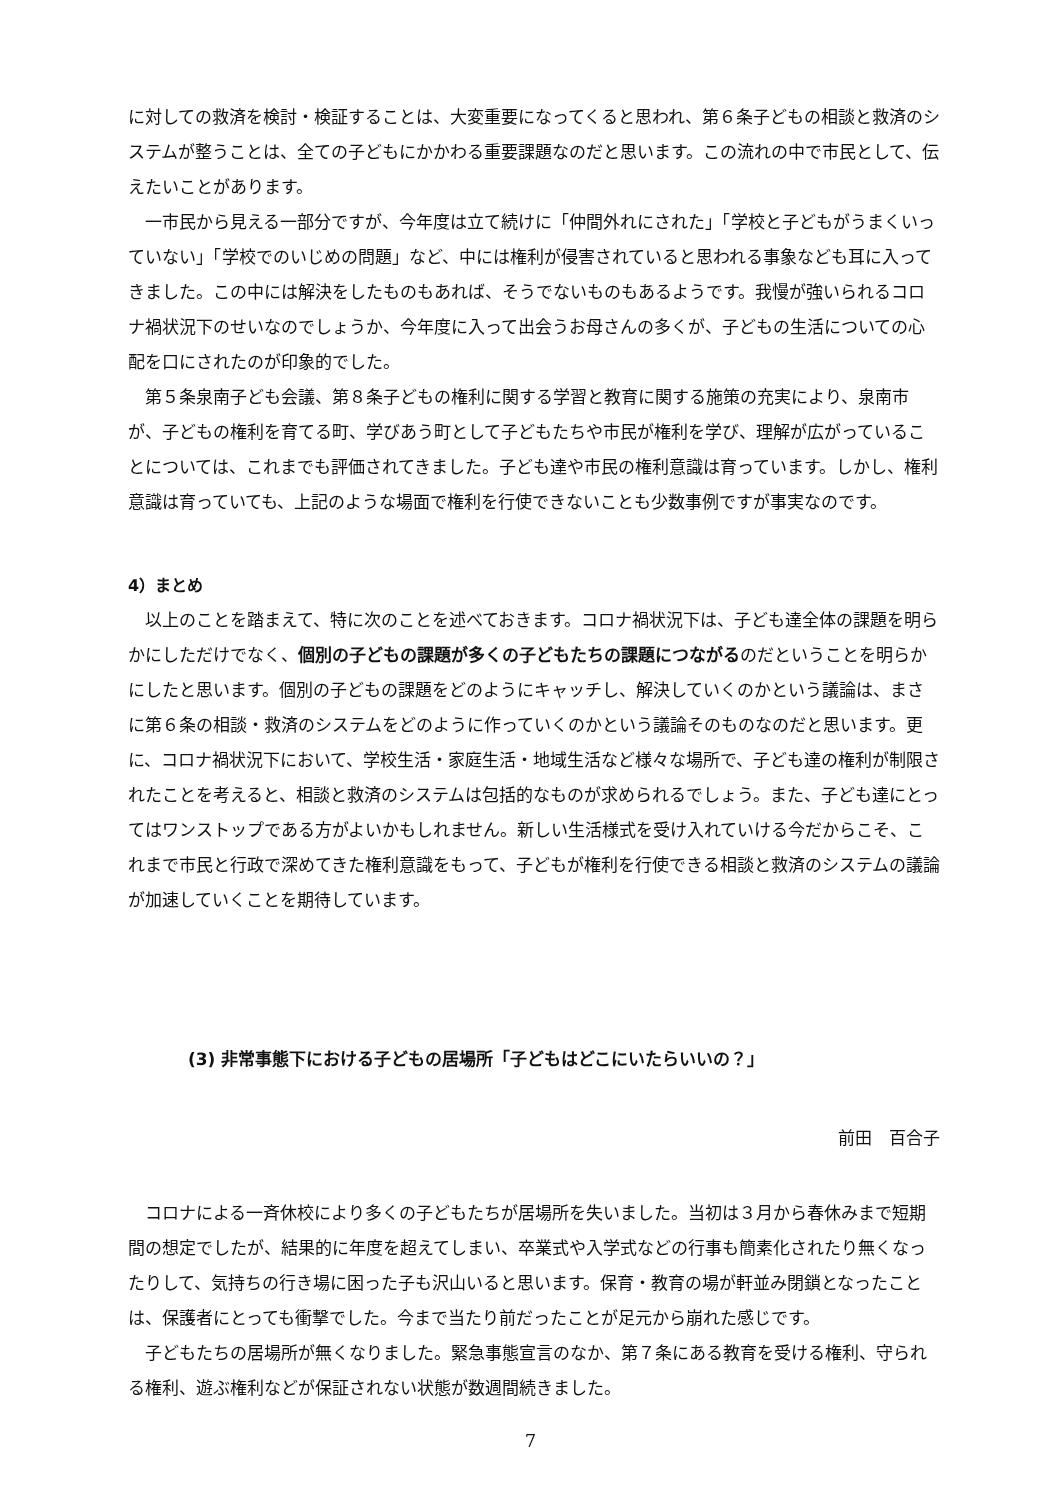に対しての救済を検討・検証することは、大変重要になってくると思われ、第６条子どもの相談と救済のシステムが整うことは、全ての子どもにかかわる重要課題なのだと思います。この流れの中で市民として、伝えたいことがあります。
一市民から見える一部分ですが、今年度は立て続けに「仲間外れにされた」「学校と子どもがうまくいっていない」「学校でのいじめの問題」など、中には権利が侵害されていると思われる事象なども耳に入ってきました。この中には解決をしたものもあれば、そうでないものもあるようです。我慢が強いられるコロナ禍状況下のせいなのでしょうか、今年度に入って出会うお母さんの多くが、子どもの生活についての心配を口にされたのが印象的でした。
第５条泉南子ども会議、第８条子どもの権利に関する学習と教育に関する施策の充実により、泉南市が、子どもの権利を育てる町、学びあう町として子どもたちや市民が権利を学び、理解が広がっていることについては、これまでも評価されてきました。子ども達や市民の権利意識は育っています。しかし、権利意識は育っていても、上記のような場面で権利を行使できないことも少数事例ですが事実なのです。
4）まとめ
以上のことを踏まえて、特に次のことを述べておきます。コロナ禍状況下は、子ども達全体の課題を明らかにしただけでなく、個別の子どもの課題が多くの子どもたちの課題につながるのだということを明らかにしたと思います。個別の子どもの課題をどのようにキャッチし、解決していくのかという議論は、まさに第６条の相談・救済のシステムをどのように作っていくのかという議論そのものなのだと思います。更に、コロナ禍状況下において、学校生活・家庭生活・地域生活など様々な場所で、子ども達の権利が制限されたことを考えると、相談と救済のシステムは包括的なものが求められるでしょう。また、子ども達にとってはワンストップである方がよいかもしれません。新しい生活様式を受け入れていける今だからこそ、これまで市民と行政で深めてきた権利意識をもって、子どもが権利を行使できる相談と救済のシステムの議論が加速していくことを期待しています。
(3) 非常事態下における子どもの居場所「子どもはどこにいたらいいの？」
前田　百合子
コロナによる一斉休校により多くの子どもたちが居場所を失いました。当初は３月から春休みまで短期間の想定でしたが、結果的に年度を超えてしまい、卒業式や入学式などの行事も簡素化されたり無くなったりして、気持ちの行き場に困った子も沢山いると思います。保育・教育の場が軒並み閉鎖となったことは、保護者にとっても衝撃でした。今まで当たり前だったことが足元から崩れた感じです。
子どもたちの居場所が無くなりました。緊急事態宣言のなか、第７条にある教育を受ける権利、守られる権利、遊ぶ権利などが保証されない状態が数週間続きました。
7